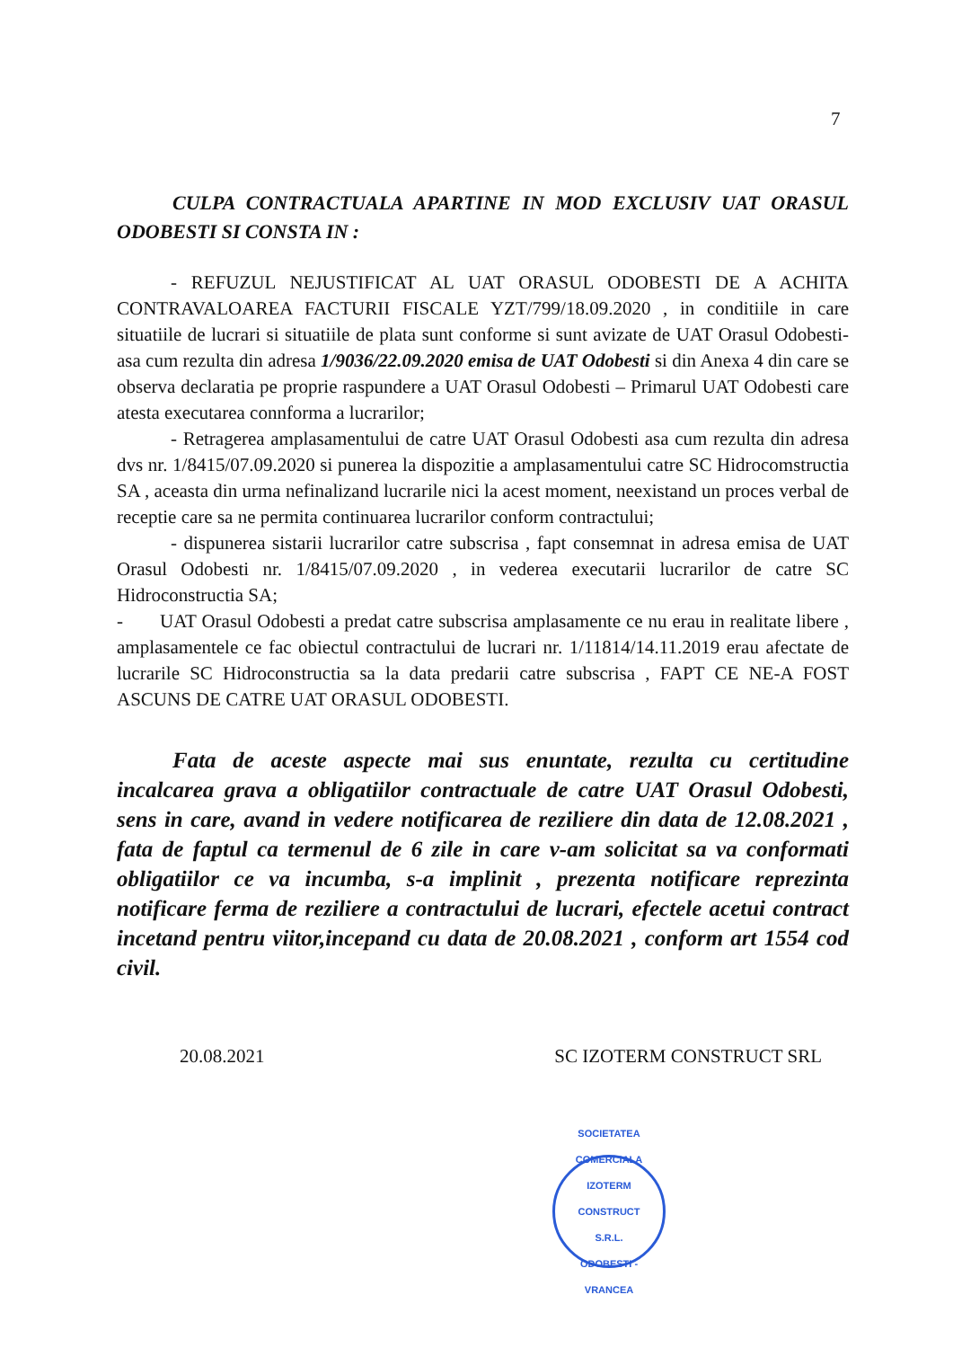7
CULPA CONTRACTUALA APARTINE IN MOD EXCLUSIV UAT ORASUL ODOBESTI SI CONSTA IN :
- REFUZUL NEJUSTIFICAT AL UAT ORASUL ODOBESTI DE A ACHITA CONTRAVALOAREA FACTURII FISCALE YZT/799/18.09.2020 , in conditiile in care situatiile de lucrari si situatiile de plata sunt conforme si sunt avizate de UAT Orasul Odobesti- asa cum rezulta din adresa 1/9036/22.09.2020 emisa de UAT Odobesti si din Anexa 4 din care se observa declaratia pe proprie raspundere a UAT Orasul Odobesti – Primarul UAT Odobesti care atesta executarea connforma a lucrarilor;
- Retragerea amplasamentului de catre UAT Orasul Odobesti asa cum rezulta din adresa dvs nr. 1/8415/07.09.2020 si punerea la dispozitie a amplasamentului catre SC Hidrocomstructia SA , aceasta din urma nefinalizand lucrarile nici la acest moment, neexistand un proces verbal de receptie care sa ne permita continuarea lucrarilor conform contractului;
- dispunerea sistarii lucrarilor catre subscrisa , fapt consemnat in adresa emisa de UAT Orasul Odobesti nr. 1/8415/07.09.2020 , in vederea executarii lucrarilor de catre SC Hidroconstructia SA;
- UAT Orasul Odobesti a predat catre subscrisa amplasamente ce nu erau in realitate libere , amplasamentele ce fac obiectul contractului de lucrari nr. 1/11814/14.11.2019 erau afectate de lucrarile SC Hidroconstructia sa la data predarii catre subscrisa , FAPT CE NE-A FOST ASCUNS DE CATRE UAT ORASUL ODOBESTI.
Fata de aceste aspecte mai sus enuntate, rezulta cu certitudine incalcarea grava a obligatiilor contractuale de catre UAT Orasul Odobesti, sens in care, avand in vedere notificarea de reziliere din data de 12.08.2021 , fata de faptul ca termenul de 6 zile in care v-am solicitat sa va conformati obligatiilor ce va incumba, s-a implinit , prezenta notificare reprezinta notificare ferma de reziliere a contractului de lucrari, efectele acetui contract incetand pentru viitor,incepand cu data de 20.08.2021 , conform art 1554 cod civil.
20.08.2021 SC IZOTERM CONSTRUCT SRL
SOCIETATEA COMERCIALA
IZOTERM CONSTRUCT
S.R.L.
ODOBESTI - VRANCEA